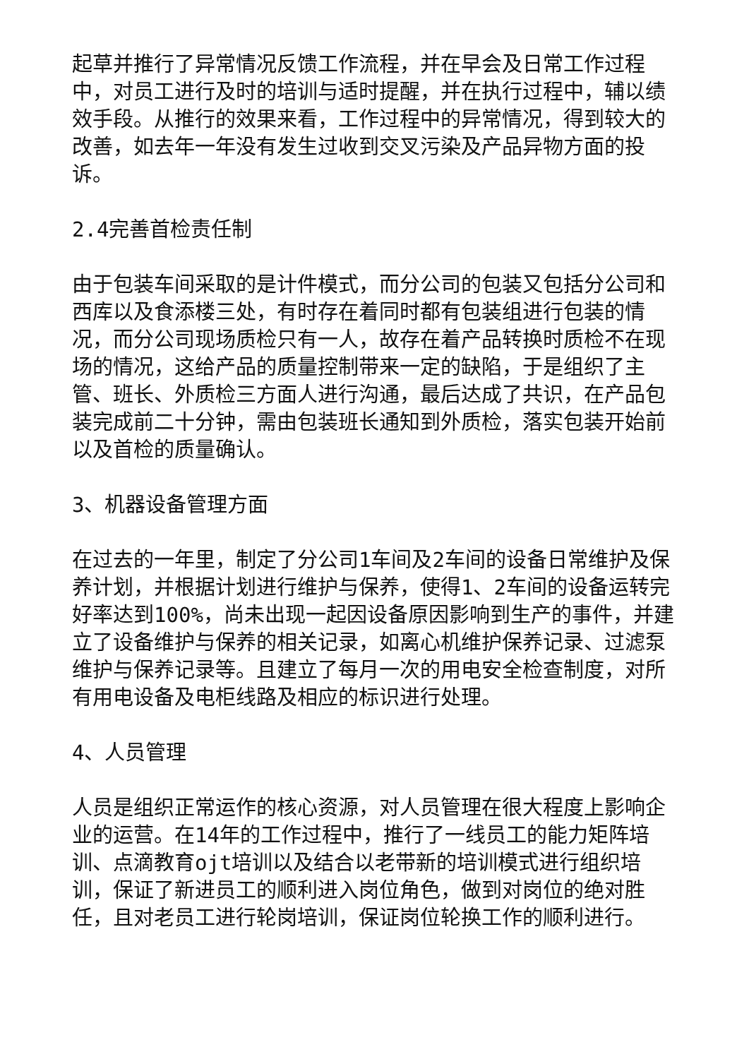起草并推行了异常情况反馈工作流程，并在早会及日常工作过程中，对员工进行及时的培训与适时提醒，并在执行过程中，辅以绩效手段。从推行的效果来看，工作过程中的异常情况，得到较大的改善，如去年一年没有发生过收到交叉污染及产品异物方面的投诉。
2.4完善首检责任制
由于包装车间采取的是计件模式，而分公司的包装又包括分公司和西库以及食添楼三处，有时存在着同时都有包装组进行包装的情况，而分公司现场质检只有一人，故存在着产品转换时质检不在现场的情况，这给产品的质量控制带来一定的缺陷，于是组织了主管、班长、外质检三方面人进行沟通，最后达成了共识，在产品包装完成前二十分钟，需由包装班长通知到外质检，落实包装开始前以及首检的质量确认。
3、机器设备管理方面
在过去的一年里，制定了分公司1车间及2车间的设备日常维护及保养计划，并根据计划进行维护与保养，使得1、2车间的设备运转完好率达到100%，尚未出现一起因设备原因影响到生产的事件，并建立了设备维护与保养的相关记录，如离心机维护保养记录、过滤泵维护与保养记录等。且建立了每月一次的用电安全检查制度，对所有用电设备及电柜线路及相应的标识进行处理。
4、人员管理
人员是组织正常运作的核心资源，对人员管理在很大程度上影响企业的运营。在14年的工作过程中，推行了一线员工的能力矩阵培训、点滴教育ojt培训以及结合以老带新的培训模式进行组织培训，保证了新进员工的顺利进入岗位角色，做到对岗位的绝对胜任，且对老员工进行轮岗培训，保证岗位轮换工作的顺利进行。